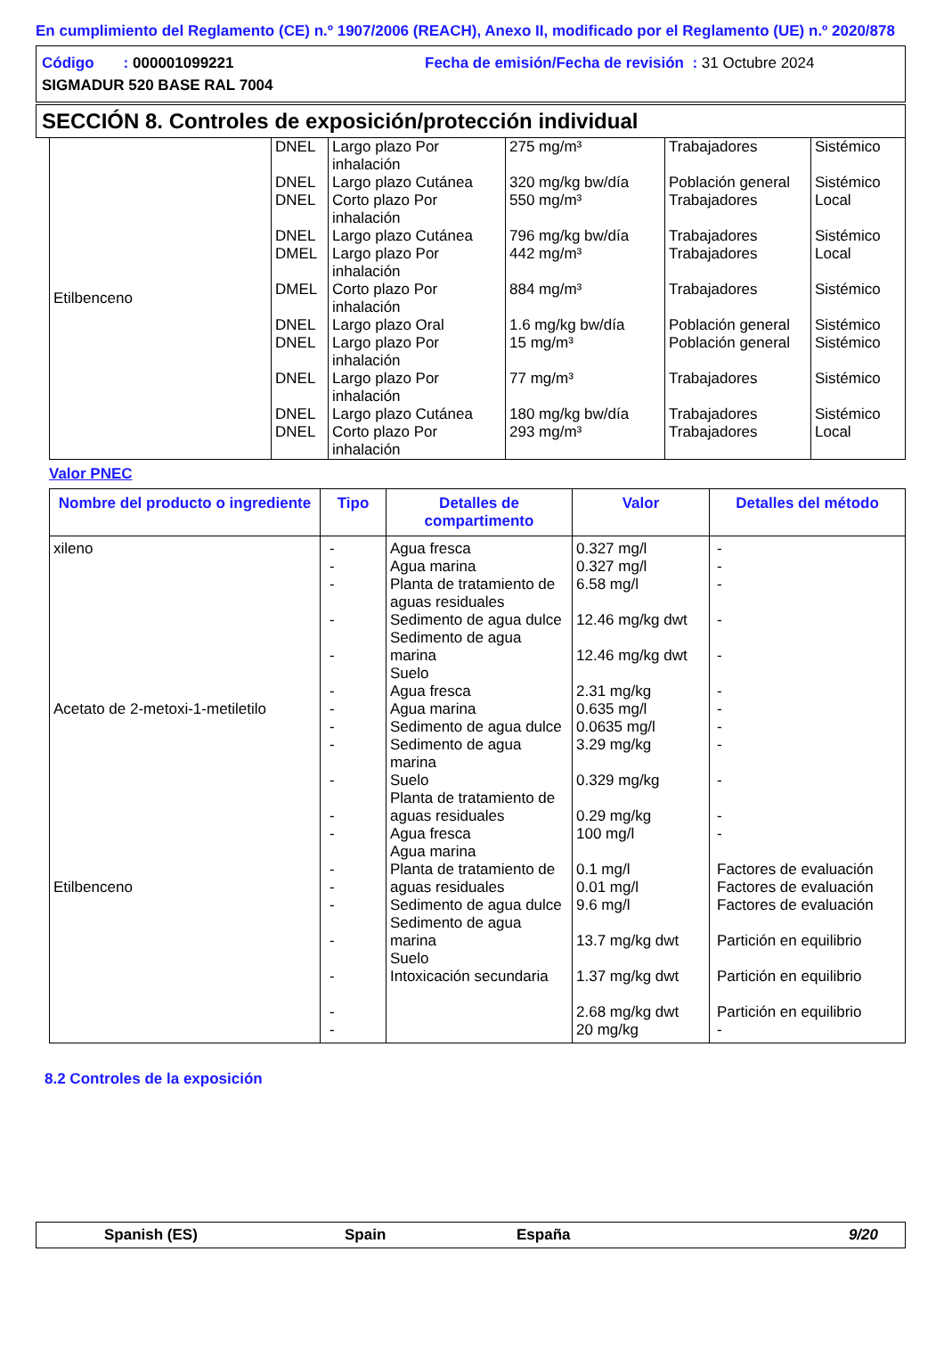En cumplimiento del Reglamento (CE) n.º 1907/2006 (REACH), Anexo II, modificado por el Reglamento (UE) n.º 2020/878
Código : 000001099221 Fecha de emisión/Fecha de revisión : 31 Octubre 2024
SIGMADUR 520 BASE RAL 7004
SECCIÓN 8. Controles de exposición/protección individual
| Etilbenceno | DNEL DNEL DNEL DNEL DMEL DMEL DNEL DNEL DNEL DNEL DNEL | Largo plazo Por inhalación Largo plazo Cutánea Corto plazo Por inhalación Largo plazo Cutánea Largo plazo Por inhalación Corto plazo Por inhalación Largo plazo Oral Largo plazo Por inhalación Largo plazo Por inhalación Largo plazo Cutánea Corto plazo Por inhalación | 275 mg/m³ 320 mg/kg bw/día 550 mg/m³ 796 mg/kg bw/día 442 mg/m³ 884 mg/m³ 1.6 mg/kg bw/día 15 mg/m³ 77 mg/m³ 180 mg/kg bw/día 293 mg/m³ | Trabajadores Población general Trabajadores Trabajadores Trabajadores Trabajadores Población general Población general Trabajadores Trabajadores Trabajadores | Sistémico Sistémico Local Sistémico Local Sistémico Sistémico Sistémico Sistémico Sistémico Local |
Valor PNEC
| Nombre del producto o ingrediente | Tipo | Detalles de compartimento | Valor | Detalles del método |
| --- | --- | --- | --- | --- |
| xileno Acetato de 2-metoxi-1-metiletilo Etilbenceno | - - - - - - - - - - - - - - - - - - - | Agua fresca Agua marina Planta de tratamiento de aguas residuales Sedimento de agua dulce Sedimento de agua marina Suelo Agua fresca Agua marina Sedimento de agua dulce Sedimento de agua marina Suelo Planta de tratamiento de aguas residuales Agua fresca Agua marina Planta de tratamiento de aguas residuales Sedimento de agua dulce Sedimento de agua marina Suelo Intoxicación secundaria | 0.327 mg/l 0.327 mg/l 6.58 mg/l 12.46 mg/kg dwt 12.46 mg/kg dwt 2.31 mg/kg 0.635 mg/l 0.0635 mg/l 3.29 mg/kg 0.329 mg/kg 0.29 mg/kg 100 mg/l 0.1 mg/l 0.01 mg/l 9.6 mg/l 13.7 mg/kg dwt 1.37 mg/kg dwt 2.68 mg/kg dwt 20 mg/kg | - - - - - - - - - - - - Factores de evaluación Factores de evaluación Factores de evaluación Partición en equilibrio Partición en equilibrio Partición en equilibrio - |
8.2 Controles de la exposición
Spanish (ES) Spain España 9/20